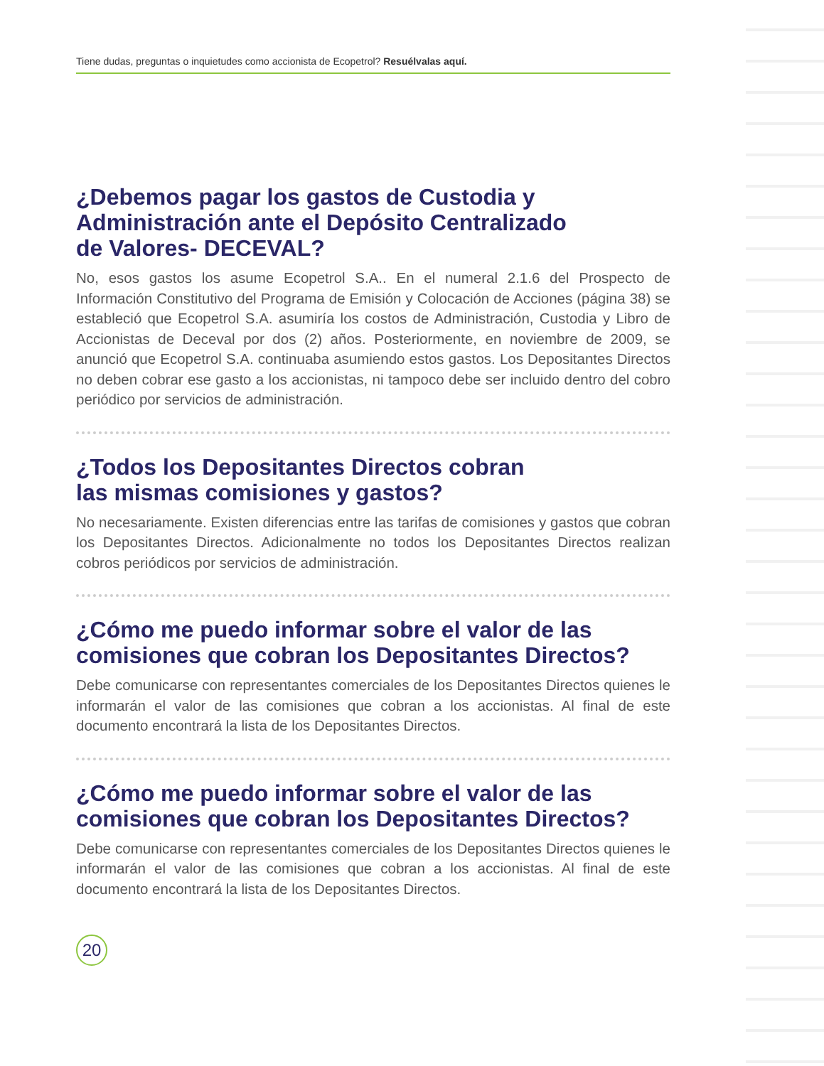Tiene dudas, preguntas o inquietudes como accionista de Ecopetrol? Resuélvalas aquí.
¿Debemos pagar los gastos de Custodia y
Administración ante el Depósito Centralizado
de Valores- DECEVAL?
No, esos gastos los asume Ecopetrol S.A.. En el numeral 2.1.6 del Prospecto de Información Constitutivo del Programa de Emisión y Colocación de Acciones (página 38) se estableció que Ecopetrol S.A. asumiría los costos de Administración, Custodia y Libro de Accionistas de Deceval por dos (2) años. Posteriormente, en noviembre de 2009, se anunció que Ecopetrol S.A. continuaba asumiendo estos gastos. Los Depositantes Directos no deben cobrar ese gasto a los accionistas, ni tampoco debe ser incluido dentro del cobro periódico por servicios de administración.
¿Todos los Depositantes Directos cobran
las mismas comisiones y gastos?
No necesariamente. Existen diferencias entre las tarifas de comisiones y gastos que cobran los Depositantes Directos. Adicionalmente no todos los Depositantes Directos realizan cobros periódicos por servicios de administración.
¿Cómo me puedo informar sobre el valor de las
comisiones que cobran los Depositantes Directos?
Debe comunicarse con representantes comerciales de los Depositantes Directos quienes le informarán el valor de las comisiones que cobran a los accionistas. Al final de este documento encontrará la lista de los Depositantes Directos.
¿Cómo me puedo informar sobre el valor de las
comisiones que cobran los Depositantes Directos?
Debe comunicarse con representantes comerciales de los Depositantes Directos quienes le informarán el valor de las comisiones que cobran a los accionistas. Al final de este documento encontrará la lista de los Depositantes Directos.
20